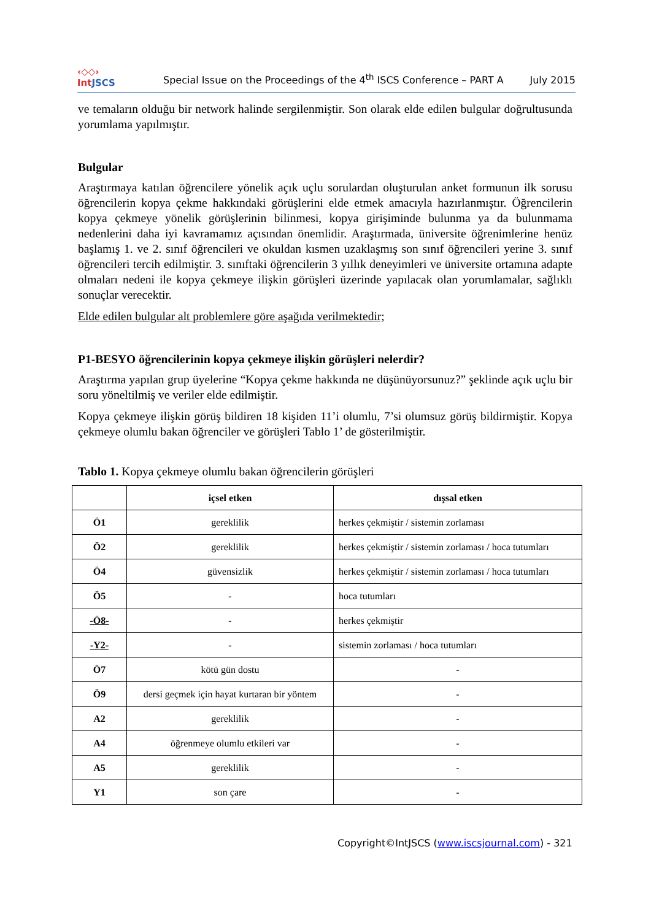‹◇◇›
IntJSCS
Special Issue on the Proceedings of the 4<sup>th</sup> ISCS Conference – PART A
July 2015
ve temaların olduğu bir network halinde sergilenmiştir. Son olarak elde edilen bulgular doğrultusunda yorumlama yapılmıştır.
Bulgular
Araştırmaya katılan öğrencilere yönelik açık uçlu sorulardan oluşturulan anket formunun ilk sorusu öğrencilerin kopya çekme hakkındaki görüşlerini elde etmek amacıyla hazırlanmıştır. Öğrencilerin kopya çekmeye yönelik görüşlerinin bilinmesi, kopya girişiminde bulunma ya da bulunmama nedenlerini daha iyi kavramamız açısından önemlidir. Araştırmada, üniversite öğrenimlerine henüz başlamış 1. ve 2. sınıf öğrencileri ve okuldan kısmen uzaklaşmış son sınıf öğrencileri yerine 3. sınıf öğrencileri tercih edilmiştir. 3. sınıftaki öğrencilerin 3 yıllık deneyimleri ve üniversite ortamına adapte olmaları nedeni ile kopya çekmeye ilişkin görüşleri üzerinde yapılacak olan yorumlamalar, sağlıklı sonuçlar verecektir.
Elde edilen bulgular alt problemlere göre aşağıda verilmektedir;
P1-BESYO öğrencilerinin kopya çekmeye ilişkin görüşleri nelerdir?
Araştırma yapılan grup üyelerine “Kopya çekme hakkında ne düşünüyorsunuz?” şeklinde açık uçlu bir soru yöneltilmiş ve veriler elde edilmiştir.
Kopya çekmeye ilişkin görüş bildiren 18 kişiden 11’i olumlu, 7’si olumsuz görüş bildirmiştir. Kopya çekmeye olumlu bakan öğrenciler ve görüşleri Tablo 1’ de gösterilmiştir.
Tablo 1. Kopya çekmeye olumlu bakan öğrencilerin görüşleri
| | içsel etken | dışsal etken |
| --- | --- | --- |
| Ö1 | gereklilik | herkes çekmiştir / sistemin zorlaması |
| Ö2 | gereklilik | herkes çekmiştir / sistemin zorlaması / hoca tutumları |
| Ö4 | güvensizlik | herkes çekmiştir / sistemin zorlaması / hoca tutumları |
| Ö5 | - | hoca tutumları |
| -Ö8- | - | herkes çekmiştir |
| -Y2- | - | sistemin zorlaması / hoca tutumları |
| Ö7 | kötü gün dostu | - |
| Ö9 | dersi geçmek için hayat kurtaran bir yöntem | - |
| A2 | gereklilik | - |
| A4 | öğrenmeye olumlu etkileri var | - |
| A5 | gereklilik | - |
| Y1 | son çare | - |
Copyright©IntJSCS (www.iscsjournal.com) - 321